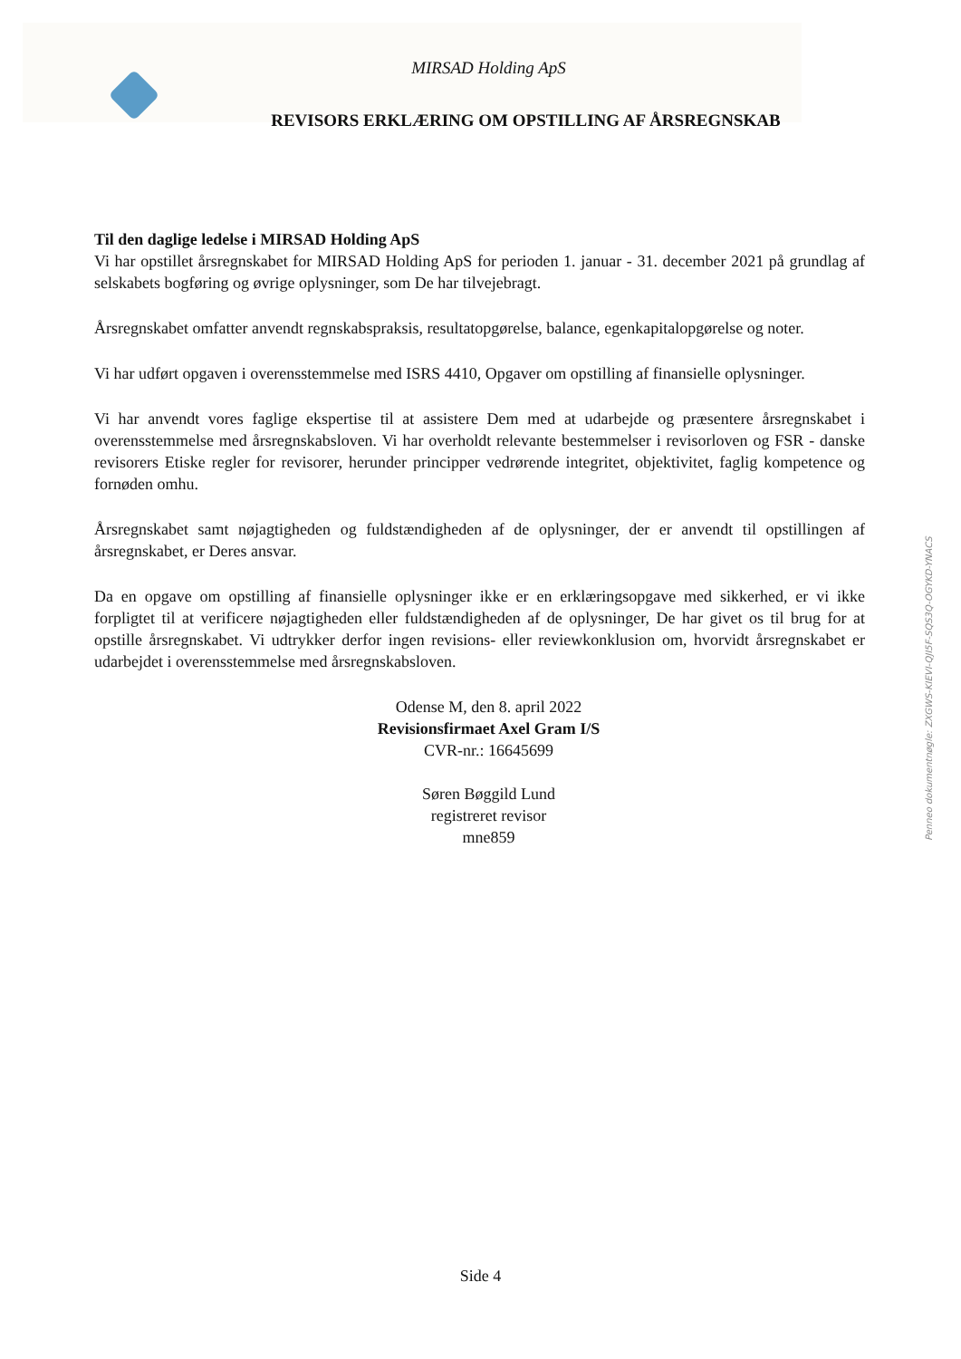MIRSAD Holding ApS
REVISORS ERKLÆRING OM OPSTILLING AF ÅRSREGNSKAB
Til den daglige ledelse i MIRSAD Holding ApS
Vi har opstillet årsregnskabet for MIRSAD Holding ApS for perioden 1. januar - 31. december 2021 på grundlag af selskabets bogføring og øvrige oplysninger, som De har tilvejebragt.
Årsregnskabet omfatter anvendt regnskabspraksis, resultatopgørelse, balance, egenkapitalopgørelse og noter.
Vi har udført opgaven i overensstemmelse med ISRS 4410, Opgaver om opstilling af finansielle oplysninger.
Vi har anvendt vores faglige ekspertise til at assistere Dem med at udarbejde og præsentere årsregnskabet i overensstemmelse med årsregnskabsloven. Vi har overholdt relevante bestemmelser i revisorloven og FSR - danske revisorers Etiske regler for revisorer, herunder principper vedrørende integritet, objektivitet, faglig kompetence og fornøden omhu.
Årsregnskabet samt nøjagtigheden og fuldstændigheden af de oplysninger, der er anvendt til opstillingen af årsregnskabet, er Deres ansvar.
Da en opgave om opstilling af finansielle oplysninger ikke er en erklæringsopgave med sikkerhed, er vi ikke forpligtet til at verificere nøjagtigheden eller fuldstændigheden af de oplysninger, De har givet os til brug for at opstille årsregnskabet. Vi udtrykker derfor ingen revisions- eller reviewkonklusion om, hvorvidt årsregnskabet er udarbejdet i overensstemmelse med årsregnskabsloven.
Odense M, den 8. april 2022
Revisionsfirmaet Axel Gram I/S
CVR-nr.: 16645699
Søren Bøggild Lund
registreret revisor
mne859
Side 4
Penneo dokumentnøgle: ZXGWS-KIEVI-QJI5F-SQS3Q-OGYKD-YNACS